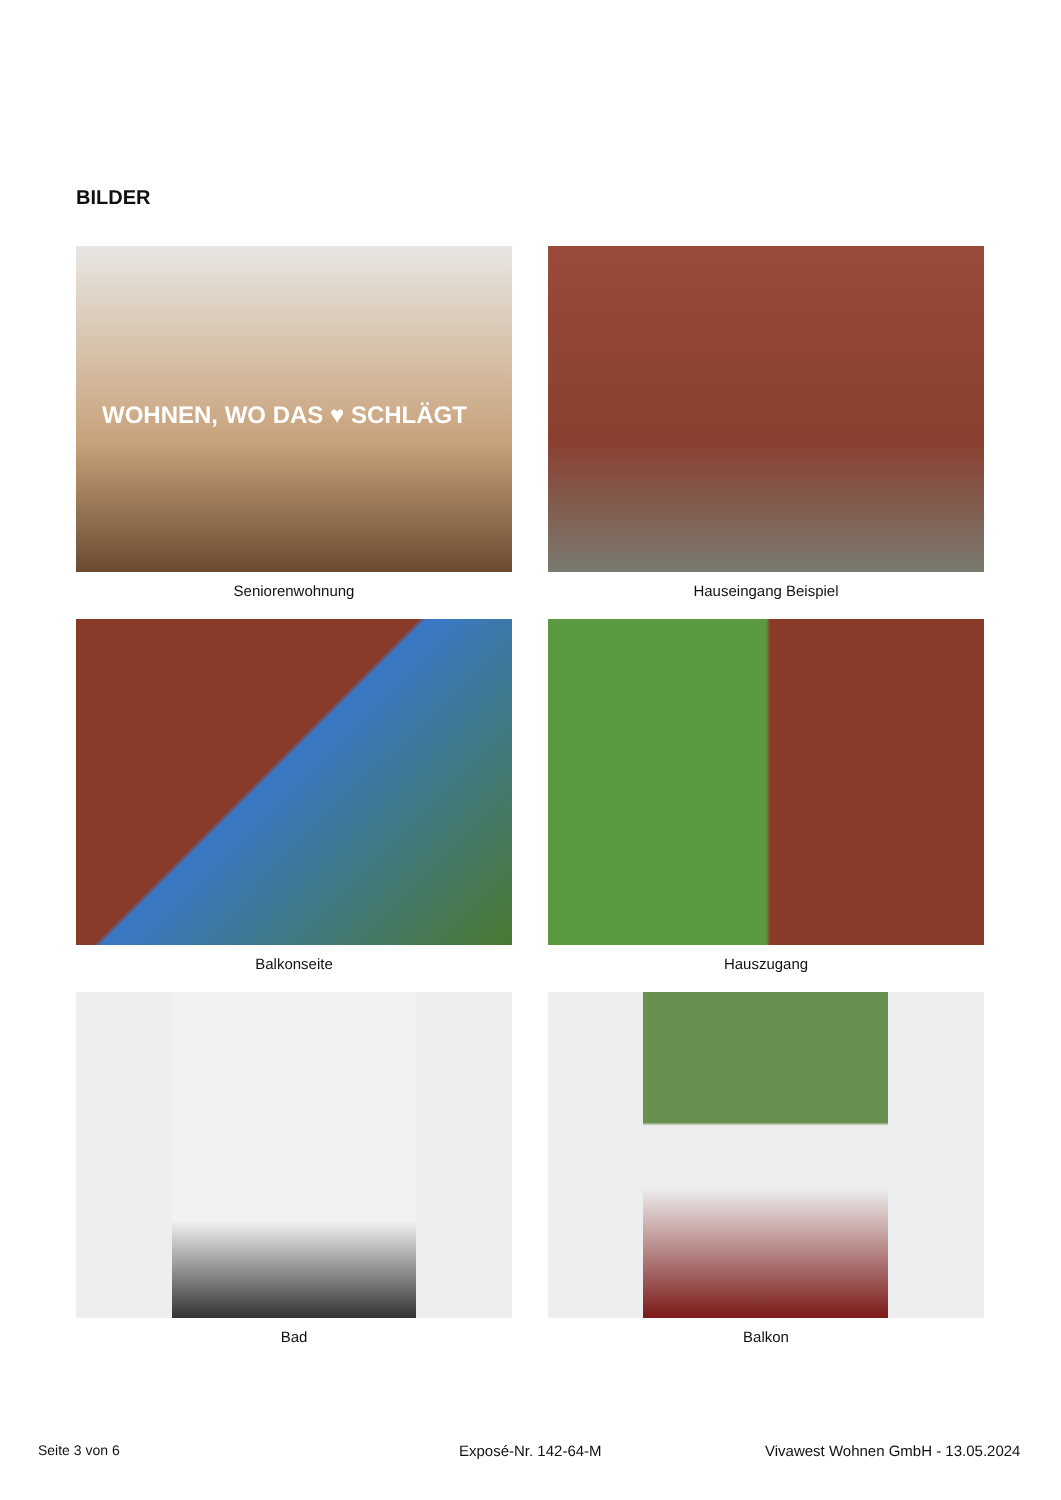BILDER
WOHNEN, WO DAS ♥ SCHLÄGT
Seniorenwohnung
Hauseingang Beispiel
Balkonseite
Hauszugang
Bad
Balkon
Seite 3 von 6 Exposé-Nr. 142-64-M
Vivawest Wohnen GmbH - 13.05.2024